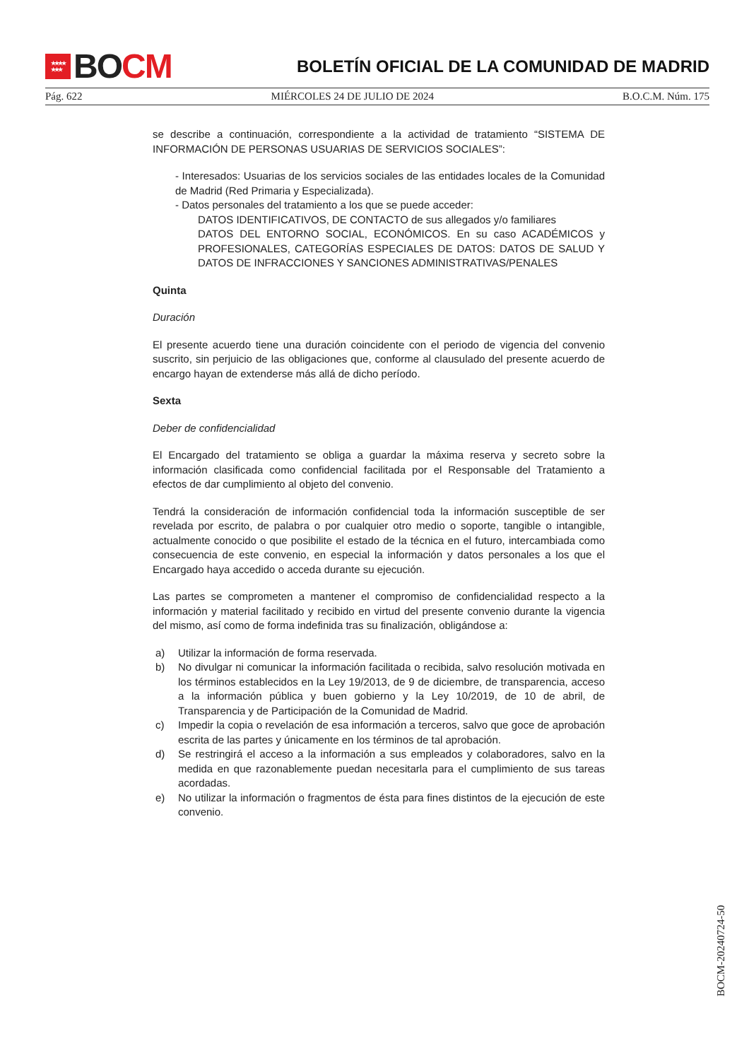★★★★
★★★
BO CM
BOLETÍN OFICIAL DE LA COMUNIDAD DE MADRID
Pág. 622 MIÉRCOLES 24 DE JULIO DE 2024 B.O.C.M. Núm. 175
se describe a continuación, correspondiente a la actividad de tratamiento “SISTEMA DE INFORMACIÓN DE PERSONAS USUARIAS DE SERVICIOS SOCIALES”:
- Interesados: Usuarias de los servicios sociales de las entidades locales de la Comunidad de Madrid (Red Primaria y Especializada).
- Datos personales del tratamiento a los que se puede acceder:
DATOS IDENTIFICATIVOS, DE CONTACTO de sus allegados y/o familiares
DATOS DEL ENTORNO SOCIAL, ECONÓMICOS. En su caso ACADÉMICOS y PROFESIONALES, CATEGORÍAS ESPECIALES DE DATOS: DATOS DE SALUD Y DATOS DE INFRACCIONES Y SANCIONES ADMINISTRATIVAS/PENALES
Quinta
Duración
El presente acuerdo tiene una duración coincidente con el periodo de vigencia del convenio suscrito, sin perjuicio de las obligaciones que, conforme al clausulado del presente acuerdo de encargo hayan de extenderse más allá de dicho período.
Sexta
Deber de confidencialidad
El Encargado del tratamiento se obliga a guardar la máxima reserva y secreto sobre la información clasificada como confidencial facilitada por el Responsable del Tratamiento a efectos de dar cumplimiento al objeto del convenio.
Tendrá la consideración de información confidencial toda la información susceptible de ser revelada por escrito, de palabra o por cualquier otro medio o soporte, tangible o intangible, actualmente conocido o que posibilite el estado de la técnica en el futuro, intercambiada como consecuencia de este convenio, en especial la información y datos personales a los que el Encargado haya accedido o acceda durante su ejecución.
Las partes se comprometen a mantener el compromiso de confidencialidad respecto a la información y material facilitado y recibido en virtud del presente convenio durante la vigencia del mismo, así como de forma indefinida tras su finalización, obligándose a:
a) Utilizar la información de forma reservada.
b) No divulgar ni comunicar la información facilitada o recibida, salvo resolución motivada en los términos establecidos en la Ley 19/2013, de 9 de diciembre, de transparencia, acceso a la información pública y buen gobierno y la Ley 10/2019, de 10 de abril, de Transparencia y de Participación de la Comunidad de Madrid.
c) Impedir la copia o revelación de esa información a terceros, salvo que goce de aprobación escrita de las partes y únicamente en los términos de tal aprobación.
d) Se restringirá el acceso a la información a sus empleados y colaboradores, salvo en la medida en que razonablemente puedan necesitarla para el cumplimiento de sus tareas acordadas.
e) No utilizar la información o fragmentos de ésta para fines distintos de la ejecución de este convenio.
BOCM-20240724-50